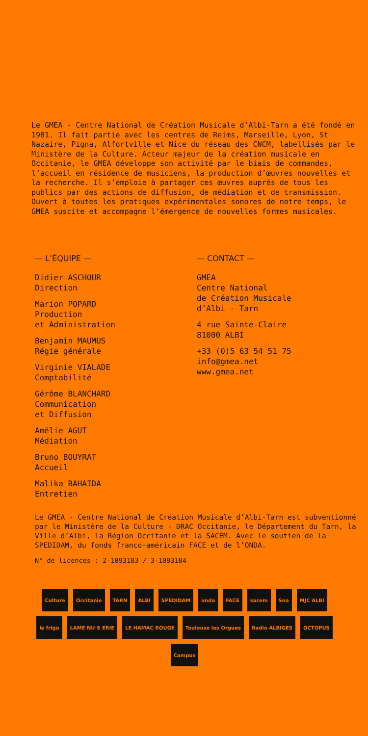Le GMEA - Centre National de Création Musicale d’Albi-Tarn a été fondé en 1981. Il fait partie avec les centres de Reims, Marseille, Lyon, St Nazaire, Pigna, Alfortville et Nice du réseau des CNCM, labellisés par le Ministère de la Culture. Acteur majeur de la création musicale en Occitanie, le GMEA développe son activité par le biais de commandes, l’accueil en résidence de musiciens, la production d’œuvres nouvelles et la recherche. Il s’emploie à partager ces œuvres auprès de tous les publics par des actions de diffusion, de médiation et de transmission. Ouvert à toutes les pratiques expérimentales sonores de notre temps, le GMEA suscite et accompagne l’émergence de nouvelles formes musicales.
— L’ÉQUIPE —
Didier ASCHOUR
Direction
Marion POPARD
Production
et Administration
Benjamin MAUMUS
Régie générale
Virginie VIALADE
Comptabilité
Gérôme BLANCHARD
Communication
et Diffusion
Amélie AGUT
Médiation
Bruno BOUYRAT
Accueil
Malika BAHAIDA
Entretien
— CONTACT —
GMEA
Centre National
de Création Musicale
d’Albi - Tarn
4 rue Sainte-Claire
81000 ALBI
+33 (0)5 63 54 51 75
info@gmea.net
www.gmea.net
Le GMEA - Centre National de Création Musicale d’Albi-Tarn est subventionné par le Ministère de la Culture - DRAC Occitanie, le Département du Tarn, la Ville d’Albi, la Région Occitanie et la SACEM. Avec le soutien de la SPEDIDAM, du fonds franco-américain FACE et de l’ONDA.
N° de licences : 2-1093183 / 3-1093184
Culture Occitanie TARN ALBI SPEDIDAM onda FACE sacem Sna MJC ALBI le frigo LAME NU·S ERIE LE HAMAC ROUGE Toulouse les Orgues Radio ALBIGES OCTOPUS Campus